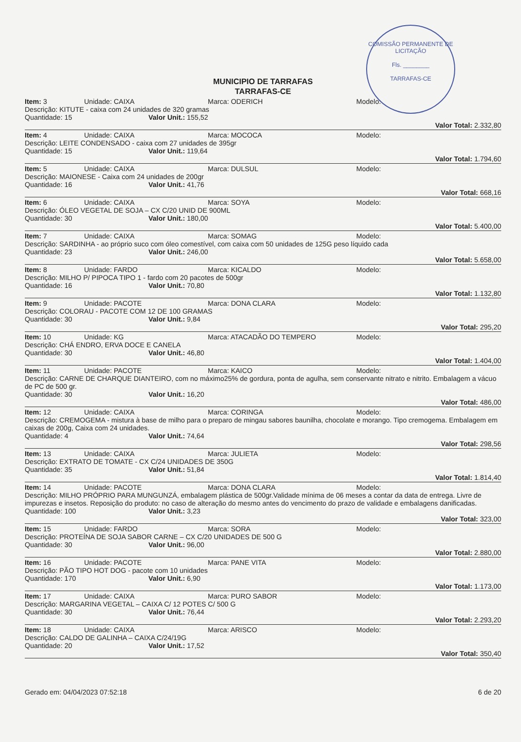COMISSÃO PERMANENTE DE LICITAÇÃO
Fls. ________
TARRAFAS-CE
MUNICIPIO DE TARRAFAS
TARRAFAS-CE
Item: 3 Unidade: CAIXA Marca: ODERICH Modelo:
Descrição: KITUTE - caixa com 24 unidades de 320 gramas
Quantidade: 15 Valor Unit.: 155,52
Valor Total: 2.332,80
Item: 4 Unidade: CAIXA Marca: MOCOCA Modelo:
Descrição: LEITE CONDENSADO - caixa com 27 unidades de 395gr
Quantidade: 15 Valor Unit.: 119,64
Valor Total: 1.794,60
Item: 5 Unidade: CAIXA Marca: DULSUL Modelo:
Descrição: MAIONESE - Caixa com 24 unidades de 200gr
Quantidade: 16 Valor Unit.: 41,76
Valor Total: 668,16
Item: 6 Unidade: CAIXA Marca: SOYA Modelo:
Descrição: ÓLEO VEGETAL DE SOJA – CX C/20 UNID DE 900ML
Quantidade: 30 Valor Unit.: 180,00
Valor Total: 5.400,00
Item: 7 Unidade: CAIXA Marca: SOMAG Modelo:
Descrição: SARDINHA - ao próprio suco com óleo comestível, com caixa com 50 unidades de 125G peso líquido cada
Quantidade: 23 Valor Unit.: 246,00
Valor Total: 5.658,00
Item: 8 Unidade: FARDO Marca: KICALDO Modelo:
Descrição: MILHO P/ PIPOCA TIPO 1 - fardo com 20 pacotes de 500gr
Quantidade: 16 Valor Unit.: 70,80
Valor Total: 1.132,80
Item: 9 Unidade: PACOTE Marca: DONA CLARA Modelo:
Descrição: COLORAU - PACOTE COM 12 DE 100 GRAMAS
Quantidade: 30 Valor Unit.: 9,84
Valor Total: 295,20
Item: 10 Unidade: KG Marca: ATACADÃO DO TEMPERO Modelo:
Descrição: CHÁ ENDRO, ERVA DOCE E CANELA
Quantidade: 30 Valor Unit.: 46,80
Valor Total: 1.404,00
Item: 11 Unidade: PACOTE Marca: KAICO Modelo:
Descrição: CARNE DE CHARQUE DIANTEIRO, com no máximo25% de gordura, ponta de agulha, sem conservante nitrato e nitrito. Embalagem a vácuo de PC de 500 gr.
Quantidade: 30 Valor Unit.: 16,20
Valor Total: 486,00
Item: 12 Unidade: CAIXA Marca: CORINGA Modelo:
Descrição: CREMOGEMA - mistura à base de milho para o preparo de mingau sabores baunilha, chocolate e morango. Tipo cremogema. Embalagem em caixas de 200g, Caixa com 24 unidades.
Quantidade: 4 Valor Unit.: 74,64
Valor Total: 298,56
Item: 13 Unidade: CAIXA Marca: JULIETA Modelo:
Descrição: EXTRATO DE TOMATE - CX C/24 UNIDADES DE 350G
Quantidade: 35 Valor Unit.: 51,84
Valor Total: 1.814,40
Item: 14 Unidade: PACOTE Marca: DONA CLARA Modelo:
Descrição: MILHO PRÓPRIO PARA MUNGUNZÁ, embalagem plástica de 500gr.Validade mínima de 06 meses a contar da data de entrega. Livre de impurezas e insetos. Reposição do produto: no caso de alteração do mesmo antes do vencimento do prazo de validade e embalagens danificadas.
Quantidade: 100 Valor Unit.: 3,23
Valor Total: 323,00
Item: 15 Unidade: FARDO Marca: SORA Modelo:
Descrição: PROTEÍNA DE SOJA SABOR CARNE – CX C/20 UNIDADES DE 500 G
Quantidade: 30 Valor Unit.: 96,00
Valor Total: 2.880,00
Item: 16 Unidade: PACOTE Marca: PANE VITA Modelo:
Descrição: PÃO TIPO HOT DOG - pacote com 10 unidades
Quantidade: 170 Valor Unit.: 6,90
Valor Total: 1.173,00
Item: 17 Unidade: CAIXA Marca: PURO SABOR Modelo:
Descrição: MARGARINA VEGETAL – CAIXA C/ 12 POTES C/ 500 G
Quantidade: 30 Valor Unit.: 76,44
Valor Total: 2.293,20
Item: 18 Unidade: CAIXA Marca: ARISCO Modelo:
Descrição: CALDO DE GALINHA – CAIXA C/24/19G
Quantidade: 20 Valor Unit.: 17,52
Valor Total: 350,40
Gerado em: 04/04/2023 07:52:18 6 de 20